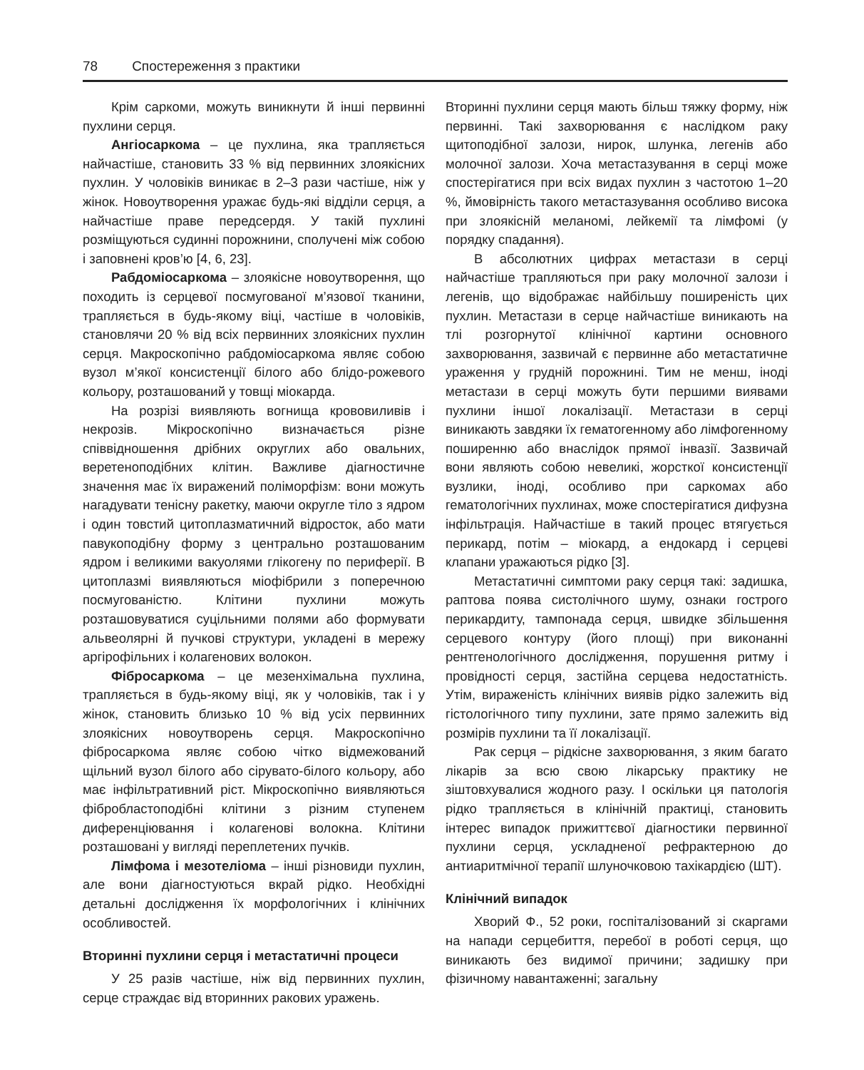78 Спостереження з практики
Крім саркоми, можуть виникнути й інші первинні пухлини серця.
Ангіосаркома – це пухлина, яка трапляється найчастіше, становить 33 % від первинних злоякісних пухлин. У чоловіків виникає в 2–3 рази частіше, ніж у жінок. Новоутворення уражає будь-які відділи серця, а найчастіше праве передсердя. У такій пухлині розміщуються судинні порожнини, сполучені між собою і заповнені кров’ю [4, 6, 23].
Рабдоміосаркома – злоякісне новоутворення, що походить із серцевої посмугованої м’язової тканини, трапляється в будь-якому віці, частіше в чоловіків, становлячи 20 % від всіх первинних злоякісних пухлин серця. Макроскопічно рабдоміосаркома являє собою вузол м’якої консистенції білого або блідо-рожевого кольору, розташований у товщі міокарда.
На розрізі виявляють вогнища крововиливів і некрозів. Мікроскопічно визначається різне співвідношення дрібних округлих або овальних, веретеноподібних клітин. Важливе діагностичне значення має їх виражений поліморфізм: вони можуть нагадувати тенісну ракетку, маючи округле тіло з ядром і один товстий цитоплазматичний відросток, або мати павукоподібну форму з центрально розташованим ядром і великими вакуолями глікогену по периферії. В цитоплазмі виявляються міофібрили з поперечною посмугованістю. Клітини пухлини можуть розташовуватися суцільними полями або формувати альвеолярні й пучкові структури, укладені в мережу аргірофільних і колагенових волокон.
Фібросаркома – це мезенхімальна пухлина, трапляється в будь-якому віці, як у чоловіків, так і у жінок, становить близько 10 % від усіх первинних злоякісних новоутворень серця. Макроскопічно фібросаркома являє собою чітко відмежований щільний вузол білого або сірувато-білого кольору, або має інфільтративний ріст. Мікроскопічно виявляються фібробластоподібні клітини з різним ступенем диференціювання і колагенові волокна. Клітини розташовані у вигляді переплетених пучків.
Лімфома і мезотеліома – інші різновиди пухлин, але вони діагностуються вкрай рідко. Необхідні детальні дослідження їх морфологічних і клінічних особливостей.
Вторинні пухлини серця і метастатичні процеси
У 25 разів частіше, ніж від первинних пухлин, серце страждає від вторинних ракових уражень.
Вторинні пухлини серця мають більш тяжку форму, ніж первинні. Такі захворювання є наслідком раку щитоподібної залози, нирок, шлунка, легенів або молочної залози. Хоча метастазування в серці може спостерігатися при всіх видах пухлин з частотою 1–20 %, ймовірність такого метастазування особливо висока при злоякісній меланомі, лейкемії та лімфомі (у порядку спадання).
В абсолютних цифрах метастази в серці найчастіше трапляються при раку молочної залози і легенів, що відображає найбільшу поширеність цих пухлин. Метастази в серце найчастіше виникають на тлі розгорнутої клінічної картини основного захворювання, зазвичай є первинне або метастатичне ураження у грудній порожнині. Тим не менш, іноді метастази в серці можуть бути першими виявами пухлини іншої локалізації. Метастази в серці виникають завдяки їх гематогенному або лімфогенному поширенню або внаслідок прямої інвазії. Зазвичай вони являють собою невеликі, жорсткої консистенції вузлики, іноді, особливо при саркомах або гематологічних пухлинах, може спостерігатися дифузна інфільтрація. Найчастіше в такий процес втягується перикард, потім – міокард, а ендокард і серцеві клапани уражаються рідко [3].
Метастатичні симптоми раку серця такі: задишка, раптова поява систолічного шуму, ознаки гострого перикардиту, тампонада серця, швидке збільшення серцевого контуру (його площі) при виконанні рентгенологічного дослідження, порушення ритму і провідності серця, застійна серцева недостатність. Утім, вираженість клінічних виявів рідко залежить від гістологічного типу пухлини, зате прямо залежить від розмірів пухлини та її локалізації.
Рак серця – рідкісне захворювання, з яким багато лікарів за всю свою лікарську практику не зіштовхувалися жодного разу. І оскільки ця патологія рідко трапляється в клінічній практиці, становить інтерес випадок прижиттєвої діагностики первинної пухлини серця, ускладненої рефрактерною до антиаритмічної терапії шлуночковою тахікардією (ШТ).
Клінічний випадок
Хворий Ф., 52 роки, госпіталізований зі скаргами на напади серцебиття, перебої в роботі серця, що виникають без видимої причини; задишку при фізичному навантаженні; загальну